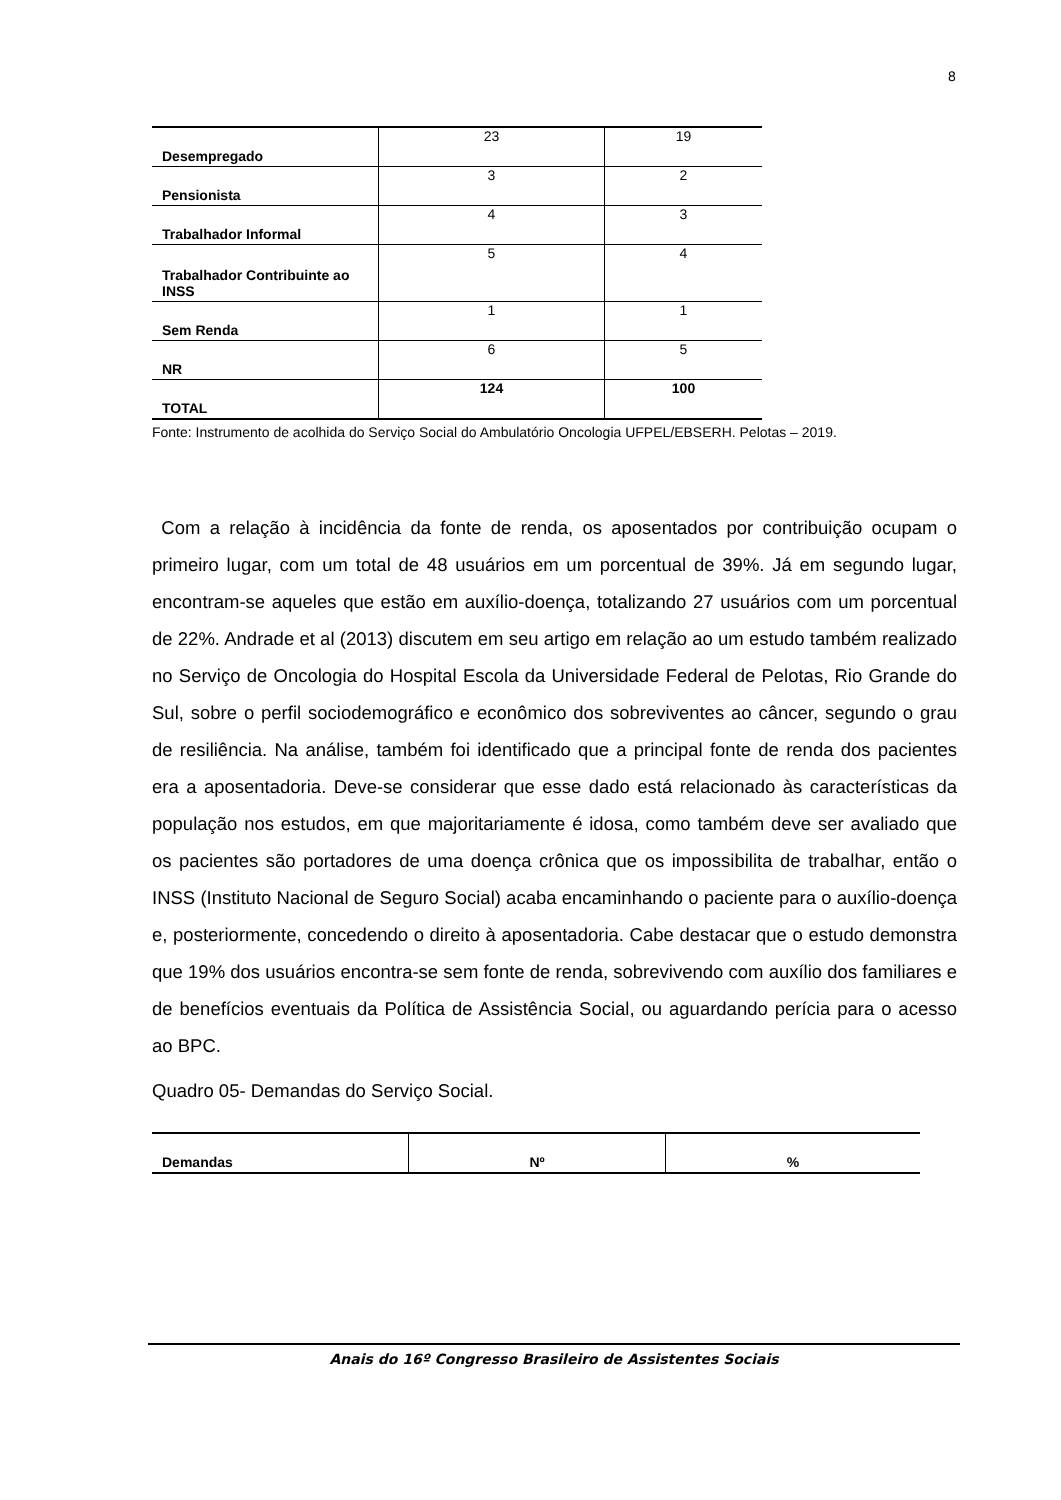8
| Desempregado | 23 | 19 |
| Pensionista | 3 | 2 |
| Trabalhador Informal | 4 | 3 |
| Trabalhador Contribuinte ao INSS | 5 | 4 |
| Sem Renda | 1 | 1 |
| NR | 6 | 5 |
| TOTAL | 124 | 100 |
Fonte: Instrumento de acolhida do Serviço Social do Ambulatório Oncologia UFPEL/EBSERH. Pelotas – 2019.
Com a relação à incidência da fonte de renda, os aposentados por contribuição ocupam o primeiro lugar, com um total de 48 usuários em um porcentual de 39%. Já em segundo lugar, encontram-se aqueles que estão em auxílio-doença, totalizando 27 usuários com um porcentual de 22%. Andrade et al (2013) discutem em seu artigo em relação ao um estudo também realizado no Serviço de Oncologia do Hospital Escola da Universidade Federal de Pelotas, Rio Grande do Sul, sobre o perfil sociodemográfico e econômico dos sobreviventes ao câncer, segundo o grau de resiliência. Na análise, também foi identificado que a principal fonte de renda dos pacientes era a aposentadoria. Deve-se considerar que esse dado está relacionado às características da população nos estudos, em que majoritariamente é idosa, como também deve ser avaliado que os pacientes são portadores de uma doença crônica que os impossibilita de trabalhar, então o INSS (Instituto Nacional de Seguro Social) acaba encaminhando o paciente para o auxílio-doença e, posteriormente, concedendo o direito à aposentadoria. Cabe destacar que o estudo demonstra que 19% dos usuários encontra-se sem fonte de renda, sobrevivendo com auxílio dos familiares e de benefícios eventuais da Política de Assistência Social, ou aguardando perícia para o acesso ao BPC.
Quadro 05- Demandas do Serviço Social.
| Demandas | Nº | % |
Anais do 16º Congresso Brasileiro de Assistentes Sociais